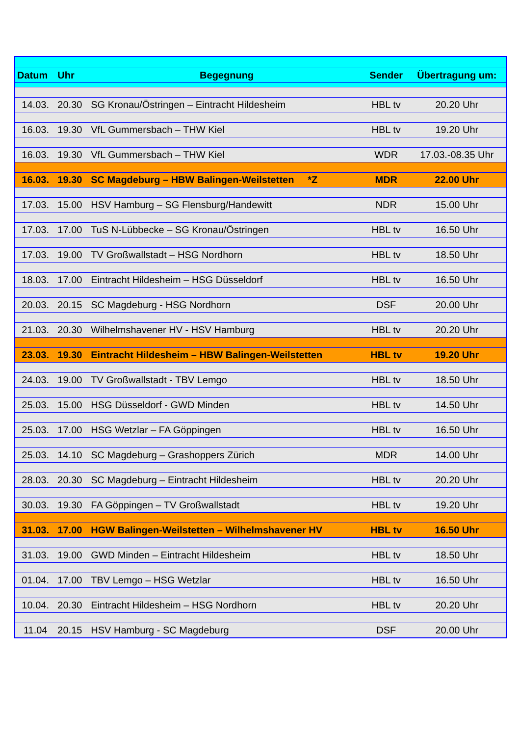| Datum | Uhr | Begegnung | Sender | Übertragung um: |
| --- | --- | --- | --- | --- |
| 14.03. | 20.30 | SG Kronau/Östringen – Eintracht Hildesheim | HBL tv | 20.20 Uhr |
| 16.03. | 19.30 | VfL Gummersbach – THW Kiel | HBL tv | 19.20 Uhr |
| 16.03. | 19.30 | VfL Gummersbach – THW Kiel | WDR | 17.03.-08.35 Uhr |
| 16.03. | 19.30 | SC Magdeburg – HBW Balingen-Weilstetten *Z | MDR | 22.00 Uhr |
| 17.03. | 15.00 | HSV Hamburg – SG Flensburg/Handewitt | NDR | 15.00 Uhr |
| 17.03. | 17.00 | TuS N-Lübbecke – SG Kronau/Östringen | HBL tv | 16.50 Uhr |
| 17.03. | 19.00 | TV Großwallstadt – HSG Nordhorn | HBL tv | 18.50 Uhr |
| 18.03. | 17.00 | Eintracht Hildesheim – HSG Düsseldorf | HBL tv | 16.50 Uhr |
| 20.03. | 20.15 | SC Magdeburg - HSG Nordhorn | DSF | 20.00 Uhr |
| 21.03. | 20.30 | Wilhelmshavener HV - HSV Hamburg | HBL tv | 20.20 Uhr |
| 23.03. | 19.30 | Eintracht Hildesheim – HBW Balingen-Weilstetten | HBL tv | 19.20 Uhr |
| 24.03. | 19.00 | TV Großwallstadt - TBV Lemgo | HBL tv | 18.50 Uhr |
| 25.03. | 15.00 | HSG Düsseldorf - GWD Minden | HBL tv | 14.50 Uhr |
| 25.03. | 17.00 | HSG Wetzlar – FA Göppingen | HBL tv | 16.50 Uhr |
| 25.03. | 14.10 | SC Magdeburg – Grashoppers Zürich | MDR | 14.00 Uhr |
| 28.03. | 20.30 | SC Magdeburg – Eintracht Hildesheim | HBL tv | 20.20 Uhr |
| 30.03. | 19.30 | FA Göppingen – TV Großwallstadt | HBL tv | 19.20 Uhr |
| 31.03. | 17.00 | HGW Balingen-Weilstetten – Wilhelmshavener HV | HBL tv | 16.50 Uhr |
| 31.03. | 19.00 | GWD Minden – Eintracht Hildesheim | HBL tv | 18.50 Uhr |
| 01.04. | 17.00 | TBV Lemgo – HSG Wetzlar | HBL tv | 16.50 Uhr |
| 10.04. | 20.30 | Eintracht Hildesheim – HSG Nordhorn | HBL tv | 20.20 Uhr |
| 11.04 | 20.15 | HSV Hamburg - SC Magdeburg | DSF | 20.00 Uhr |